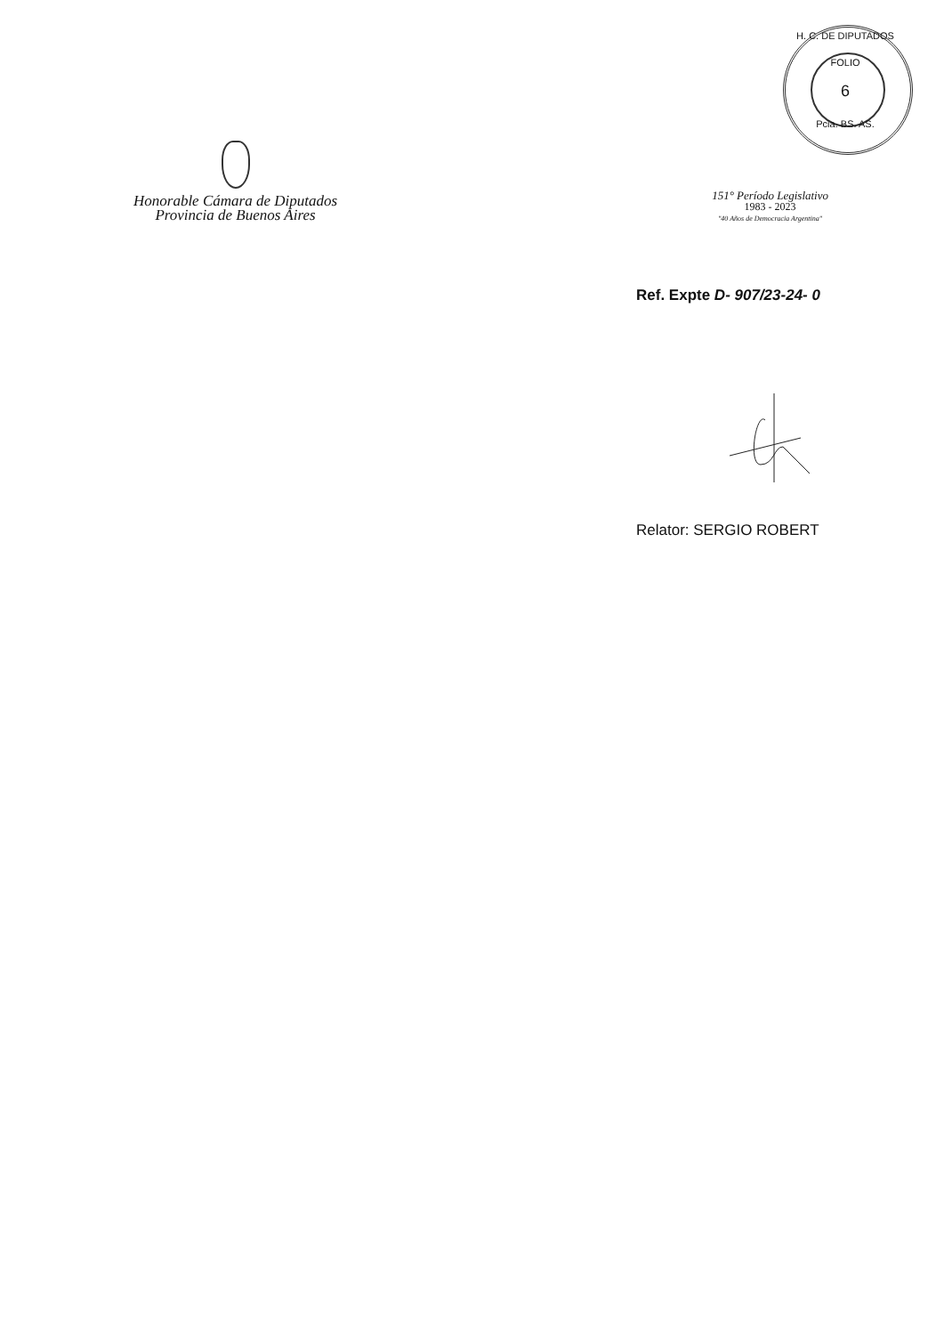H. C. DE DIPUTADOS
FOLIO
6
Pcia. BS. AS.
Honorable Cámara de Diputados
Provincia de Buenos Aires
151° Período Legislativo
1983 - 2023
"40 Años de Democracia Argentina"
Ref. Expte D- 907/23-24- 0
Relator: SERGIO ROBERT